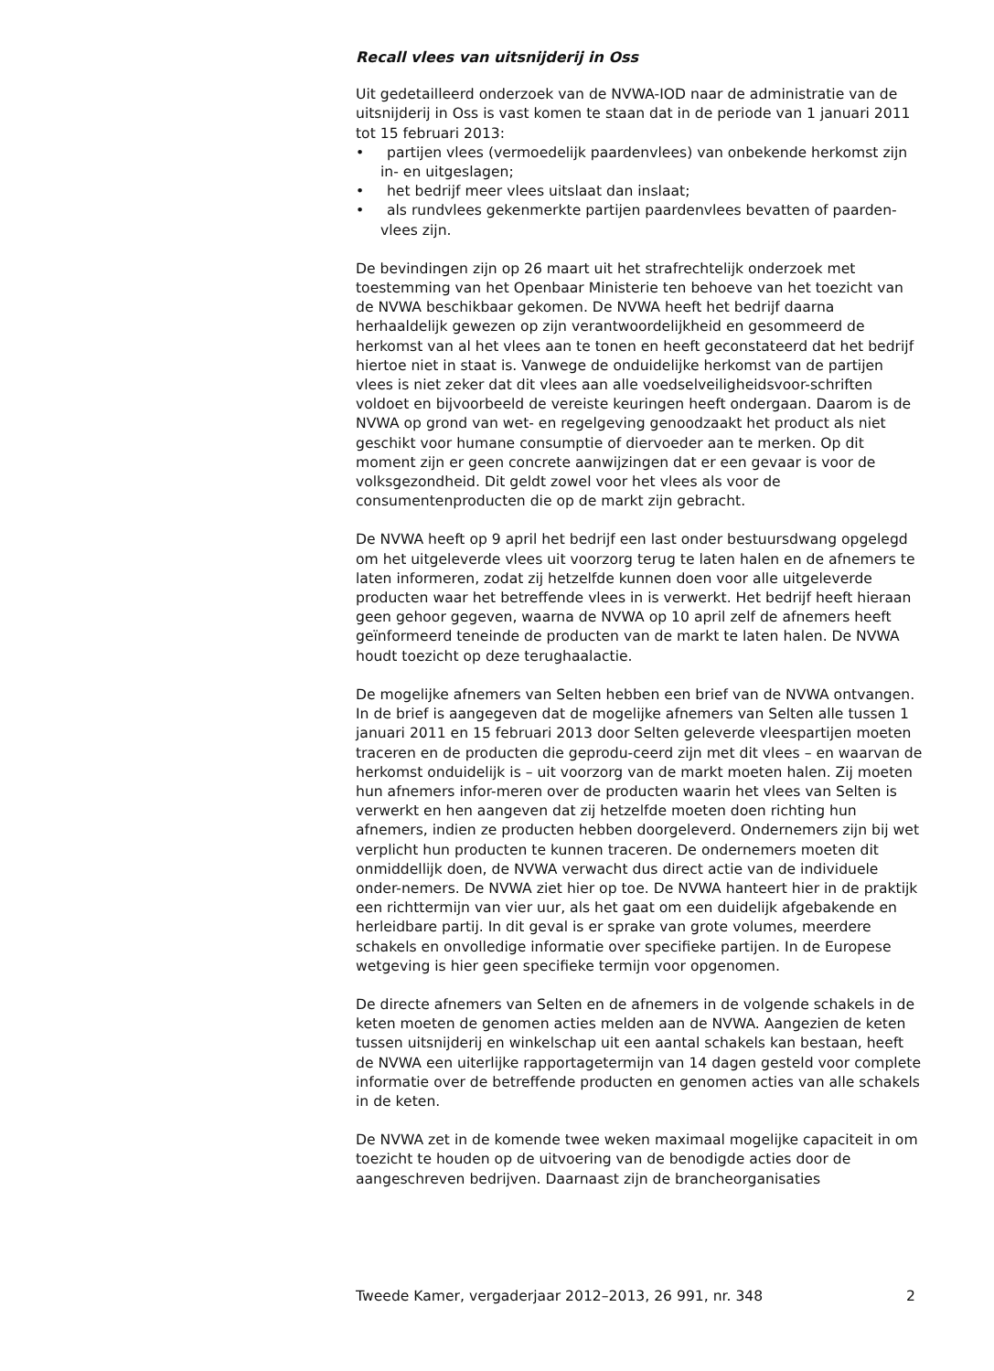Recall vlees van uitsnijderij in Oss
Uit gedetailleerd onderzoek van de NVWA-IOD naar de administratie van de uitsnijderij in Oss is vast komen te staan dat in de periode van 1 januari 2011 tot 15 februari 2013:
• partijen vlees (vermoedelijk paardenvlees) van onbekende herkomst zijn in- en uitgeslagen;
• het bedrijf meer vlees uitslaat dan inslaat;
• als rundvlees gekenmerkte partijen paardenvlees bevatten of paarden-vlees zijn.
De bevindingen zijn op 26 maart uit het strafrechtelijk onderzoek met toestemming van het Openbaar Ministerie ten behoeve van het toezicht van de NVWA beschikbaar gekomen. De NVWA heeft het bedrijf daarna herhaaldelijk gewezen op zijn verantwoordelijkheid en gesommeerd de herkomst van al het vlees aan te tonen en heeft geconstateerd dat het bedrijf hiertoe niet in staat is. Vanwege de onduidelijke herkomst van de partijen vlees is niet zeker dat dit vlees aan alle voedselveiligheidsvoor-schriften voldoet en bijvoorbeeld de vereiste keuringen heeft ondergaan. Daarom is de NVWA op grond van wet- en regelgeving genoodzaakt het product als niet geschikt voor humane consumptie of diervoeder aan te merken. Op dit moment zijn er geen concrete aanwijzingen dat er een gevaar is voor de volksgezondheid. Dit geldt zowel voor het vlees als voor de consumentenproducten die op de markt zijn gebracht.
De NVWA heeft op 9 april het bedrijf een last onder bestuursdwang opgelegd om het uitgeleverde vlees uit voorzorg terug te laten halen en de afnemers te laten informeren, zodat zij hetzelfde kunnen doen voor alle uitgeleverde producten waar het betreffende vlees in is verwerkt. Het bedrijf heeft hieraan geen gehoor gegeven, waarna de NVWA op 10 april zelf de afnemers heeft geïnformeerd teneinde de producten van de markt te laten halen. De NVWA houdt toezicht op deze terughaalactie.
De mogelijke afnemers van Selten hebben een brief van de NVWA ontvangen. In de brief is aangegeven dat de mogelijke afnemers van Selten alle tussen 1 januari 2011 en 15 februari 2013 door Selten geleverde vleespartijen moeten traceren en de producten die geprodu-ceerd zijn met dit vlees – en waarvan de herkomst onduidelijk is – uit voorzorg van de markt moeten halen. Zij moeten hun afnemers infor-meren over de producten waarin het vlees van Selten is verwerkt en hen aangeven dat zij hetzelfde moeten doen richting hun afnemers, indien ze producten hebben doorgeleverd. Ondernemers zijn bij wet verplicht hun producten te kunnen traceren. De ondernemers moeten dit onmiddellijk doen, de NVWA verwacht dus direct actie van de individuele onder-nemers. De NVWA ziet hier op toe. De NVWA hanteert hier in de praktijk een richttermijn van vier uur, als het gaat om een duidelijk afgebakende en herleidbare partij. In dit geval is er sprake van grote volumes, meerdere schakels en onvolledige informatie over specifieke partijen. In de Europese wetgeving is hier geen specifieke termijn voor opgenomen.
De directe afnemers van Selten en de afnemers in de volgende schakels in de keten moeten de genomen acties melden aan de NVWA. Aangezien de keten tussen uitsnijderij en winkelschap uit een aantal schakels kan bestaan, heeft de NVWA een uiterlijke rapportagetermijn van 14 dagen gesteld voor complete informatie over de betreffende producten en genomen acties van alle schakels in de keten.
De NVWA zet in de komende twee weken maximaal mogelijke capaciteit in om toezicht te houden op de uitvoering van de benodigde acties door de aangeschreven bedrijven. Daarnaast zijn de brancheorganisaties
Tweede Kamer, vergaderjaar 2012–2013, 26 991, nr. 348 2